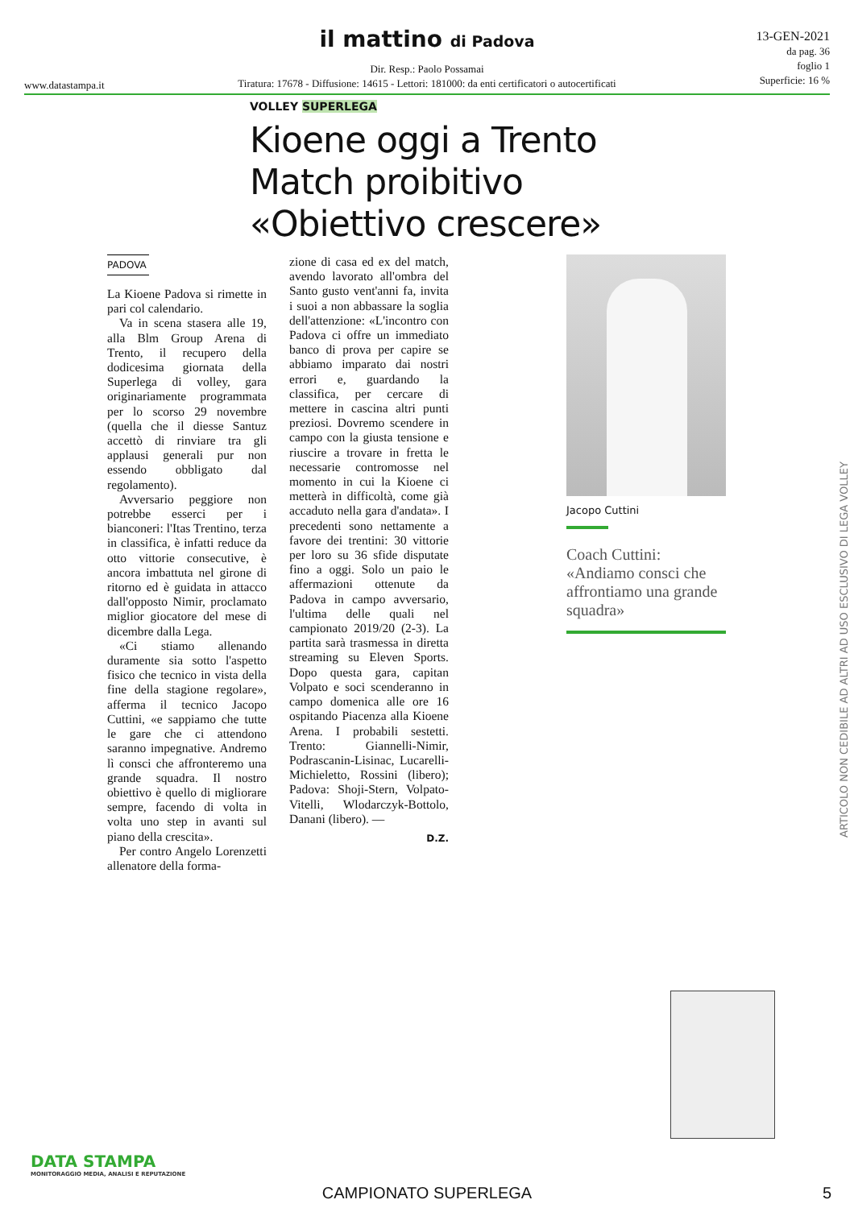il mattino di Padova
13-GEN-2021
da pag. 36
foglio 1
Superficie: 16 %
Dir. Resp.: Paolo Possamai
Tiratura: 17678 - Diffusione: 14615 - Lettori: 181000: da enti certificatori o autocertificati
www.datastampa.it
VOLLEY SUPERLEGA
Kioene oggi a Trento
Match proibitivo
«Obiettivo crescere»
PADOVA
La Kioene Padova si rimette in pari col calendario.
Va in scena stasera alle 19, alla Blm Group Arena di Trento, il recupero della dodicesima giornata della Superlega di volley, gara originariamente programmata per lo scorso 29 novembre (quella che il diesse Santuz accettò di rinviare tra gli applausi generali pur non essendo obbligato dal regolamento).
Avversario peggiore non potrebbe esserci per i bianconeri: l'Itas Trentino, terza in classifica, è infatti reduce da otto vittorie consecutive, è ancora imbattuta nel girone di ritorno ed è guidata in attacco dall'opposto Nimir, proclamato miglior giocatore del mese di dicembre dalla Lega.
«Ci stiamo allenando duramente sia sotto l'aspetto fisico che tecnico in vista della fine della stagione regolare», afferma il tecnico Jacopo Cuttini, «e sappiamo che tutte le gare che ci attendono saranno impegnative. Andremo lì consci che affronteremo una grande squadra. Il nostro obiettivo è quello di migliorare sempre, facendo di volta in volta uno step in avanti sul piano della crescita».
Per contro Angelo Lorenzetti allenatore della forma-
zione di casa ed ex del match, avendo lavorato all'ombra del Santo gusto vent'anni fa, invita i suoi a non abbassare la soglia dell'attenzione: «L'incontro con Padova ci offre un immediato banco di prova per capire se abbiamo imparato dai nostri errori e, guardando la classifica, per cercare di mettere in cascina altri punti preziosi. Dovremo scendere in campo con la giusta tensione e riuscire a trovare in fretta le necessarie contromosse nel momento in cui la Kioene ci metterà in difficoltà, come già accaduto nella gara d'andata». I precedenti sono nettamente a favore dei trentini: 30 vittorie per loro su 36 sfide disputate fino a oggi. Solo un paio le affermazioni ottenute da Padova in campo avversario, l'ultima delle quali nel campionato 2019/20 (2-3). La partita sarà trasmessa in diretta streaming su Eleven Sports. Dopo questa gara, capitan Volpato e soci scenderanno in campo domenica alle ore 16 ospitando Piacenza alla Kioene Arena. I probabili sestetti. Trento: Giannelli-Nimir, Podrascanin-Lisinac, Lucarelli-Michieletto, Rossini (libero); Padova: Shoji-Stern, Volpato-Vitelli, Wlodarczyk-Bottolo, Danani (libero). —
D.Z.
Jacopo Cuttini
Coach Cuttini: «Andiamo consci che affrontiamo una grande squadra»
ARTICOLO NON CEDIBILE AD ALTRI AD USO ESCLUSIVO DI LEGA VOLLEY
DATA STAMPA
MONITORAGGIO MEDIA, ANALISI E REPUTAZIONE
CAMPIONATO SUPERLEGA 5